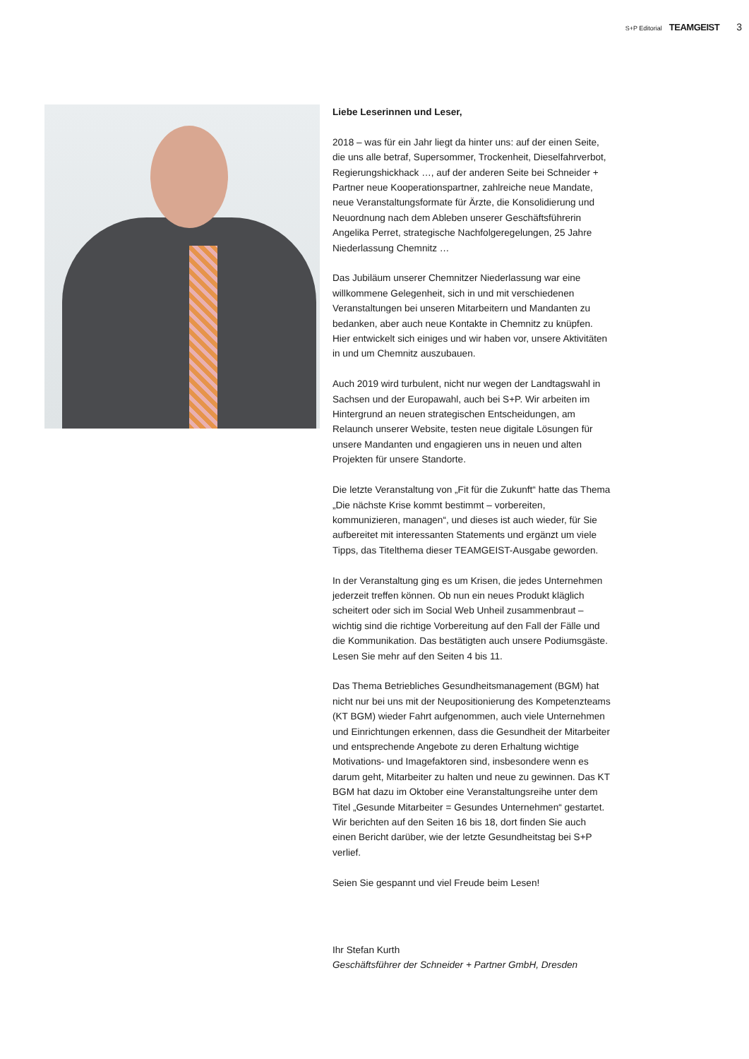S+P Editorial TEAMGEIST 3
Liebe Leserinnen und Leser,
2018 – was für ein Jahr liegt da hinter uns: auf der einen Seite, die uns alle betraf, Supersommer, Trockenheit, Dieselfahrverbot, Regierungshickhack …, auf der anderen Seite bei Schneider + Partner neue Kooperationspartner, zahlreiche neue Mandate, neue Veranstaltungsformate für Ärzte, die Konsolidierung und Neuordnung nach dem Ableben unserer Geschäftsführerin Angelika Perret, strategische Nachfolgeregelungen, 25 Jahre Niederlassung Chemnitz …
Das Jubiläum unserer Chemnitzer Niederlassung war eine willkommene Gelegenheit, sich in und mit verschiedenen Veranstaltungen bei unseren Mitarbeitern und Mandanten zu bedanken, aber auch neue Kontakte in Chemnitz zu knüpfen. Hier entwickelt sich einiges und wir haben vor, unsere Aktivitäten in und um Chemnitz auszubauen.
Auch 2019 wird turbulent, nicht nur wegen der Landtagswahl in Sachsen und der Europawahl, auch bei S+P. Wir arbeiten im Hintergrund an neuen strategischen Entscheidungen, am Relaunch unserer Website, testen neue digitale Lösungen für unsere Mandanten und engagieren uns in neuen und alten Projekten für unsere Standorte.
Die letzte Veranstaltung von „Fit für die Zukunft“ hatte das Thema „Die nächste Krise kommt bestimmt – vorbereiten, kommunizieren, managen“, und dieses ist auch wieder, für Sie aufbereitet mit interessanten Statements und ergänzt um viele Tipps, das Titelthema dieser TEAMGEIST-Ausgabe geworden.
In der Veranstaltung ging es um Krisen, die jedes Unternehmen jederzeit treffen können. Ob nun ein neues Produkt kläglich scheitert oder sich im Social Web Unheil zusammenbraut – wichtig sind die richtige Vorbereitung auf den Fall der Fälle und die Kommunikation. Das bestätigten auch unsere Podiumsgäste. Lesen Sie mehr auf den Seiten 4 bis 11.
Das Thema Betriebliches Gesundheitsmanagement (BGM) hat nicht nur bei uns mit der Neupositionierung des Kompetenzteams (KT BGM) wieder Fahrt aufgenommen, auch viele Unternehmen und Einrichtungen erkennen, dass die Gesundheit der Mitarbeiter und entsprechende Angebote zu deren Erhaltung wichtige Motivations- und Imagefaktoren sind, insbesondere wenn es darum geht, Mitarbeiter zu halten und neue zu gewinnen. Das KT BGM hat dazu im Oktober eine Veranstaltungsreihe unter dem Titel „Gesunde Mitarbeiter = Gesundes Unternehmen“ gestartet. Wir berichten auf den Seiten 16 bis 18, dort finden Sie auch einen Bericht darüber, wie der letzte Gesundheitstag bei S+P verlief.
Seien Sie gespannt und viel Freude beim Lesen!
Ihr Stefan Kurth
Geschäftsführer der Schneider + Partner GmbH, Dresden